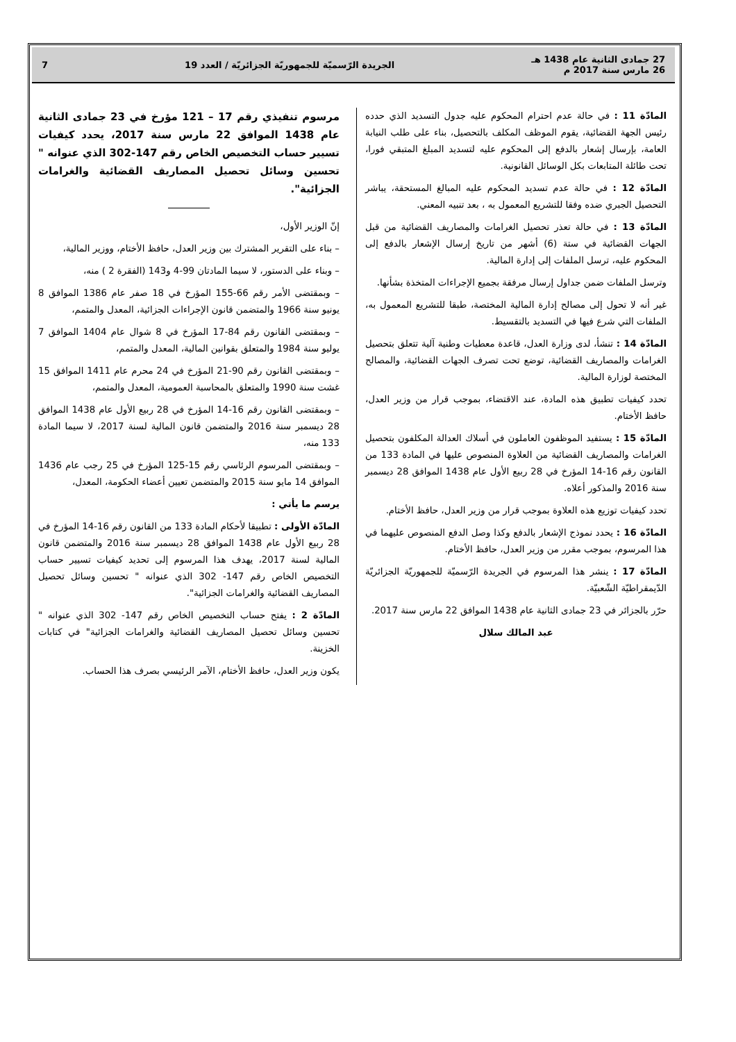27 جمادى الثانية عام 1438 هـ
26 مارس سنة 2017 م
الجريدة الرّسميّة للجمهوريّة الجزائريّة / العدد 19
7
المادّة 11 : في حالة عدم احترام المحكوم عليه جدول التسديد الذي حدده رئيس الجهة القضائية، يقوم الموظف المكلف بالتحصيل، بناء على طلب النيابة العامة، بإرسال إشعار بالدفع إلى المحكوم عليه لتسديد المبلغ المتبقي فورا، تحت طائلة المتابعات بكل الوسائل القانونية.
المادّة 12 : في حالة عدم تسديد المحكوم عليه المبالغ المستحقة، يباشر التحصيل الجبري ضده وفقا للتشريع المعمول به ، بعد تنبيه المعني.
المادّة 13 : في حالة تعذر تحصيل الغرامات والمصاريف القضائية من قبل الجهات القضائية في ستة (6) أشهر من تاريخ إرسال الإشعار بالدفع إلى المحكوم عليه، ترسل الملفات إلى إدارة المالية.
وترسل الملفات ضمن جداول إرسال مرفقة بجميع الإجراءات المتخذة بشأنها.
غير أنه لا تحول إلى مصالح إدارة المالية المختصة، طبقا للتشريع المعمول به، الملفات التي شرع فيها في التسديد بالتقسيط.
المادّة 14 : تنشأ، لدى وزارة العدل، قاعدة معطيات وطنية آلية تتعلق بتحصيل الغرامات والمصاريف القضائية، توضع تحت تصرف الجهات القضائية، والمصالح المختصة لوزارة المالية.
تحدد كيفيات تطبيق هذه المادة، عند الاقتضاء، بموجب قرار من وزير العدل، حافظ الأختام.
المادّة 15 : يستفيد الموظفون العاملون في أسلاك العدالة المكلفون بتحصيل الغرامات والمصاريف القضائية من العلاوة المنصوص عليها في المادة 133 من القانون رقم 16-14 المؤرخ في 28 ربيع الأول عام 1438 الموافق 28 ديسمبر سنة 2016 والمذكور أعلاه.
تحدد كيفيات توزيع هذه العلاوة بموجب قرار من وزير العدل، حافظ الأختام.
المادّة 16 : يحدد نموذج الإشعار بالدفع وكذا وصل الدفع المنصوص عليهما في هذا المرسوم، بموجب مقرر من وزير العدل، حافظ الأختام.
المادّة 17 : ينشر هذا المرسوم في الجريدة الرّسميّة للجمهوريّة الجزائريّة الدّيمقراطيّة الشّعبيّة.
حرّر بالجزائر في 23 جمادى الثانية عام 1438 الموافق 22 مارس سنة 2017.
عبد المالك سلال
مرسوم تنفيذي رقم 17 – 121 مؤرخ في 23 جمادى الثانية عام 1438 الموافق 22 مارس سنة 2017، يحدد كيفيات تسيير حساب التخصيص الخاص رقم 147-302 الذي عنوانه " تحسين وسائل تحصيل المصاريف القضائية والغرامات الجزائية".
إنّ الوزير الأول،
– بناء على التقرير المشترك بين وزير العدل، حافظ الأختام، ووزير المالية،
– وبناء على الدستور، لا سيما المادتان 99-4 و143 (الفقرة 2 ) منه،
– وبمقتضى الأمر رقم 66-155 المؤرخ في 18 صفر عام 1386 الموافق 8 يونيو سنة 1966 والمتضمن قانون الإجراءات الجزائية، المعدل والمتمم،
– وبمقتضى القانون رقم 84-17 المؤرخ في 8 شوال عام 1404 الموافق 7 يوليو سنة 1984 والمتعلق بقوانين المالية، المعدل والمتمم،
– وبمقتضى القانون رقم 90-21 المؤرخ في 24 محرم عام 1411 الموافق 15 غشت سنة 1990 والمتعلق بالمحاسبة العمومية، المعدل والمتمم،
– وبمقتضى القانون رقم 16-14 المؤرخ في 28 ربيع الأول عام 1438 الموافق 28 ديسمبر سنة 2016 والمتضمن قانون المالية لسنة 2017، لا سيما المادة 133 منه،
– وبمقتضى المرسوم الرئاسي رقم 15-125 المؤرخ في 25 رجب عام 1436 الموافق 14 مايو سنة 2015 والمتضمن تعيين أعضاء الحكومة، المعدل،
يرسم ما يأتي :
المادّة الأولى : تطبيقا لأحكام المادة 133 من القانون رقم 16-14 المؤرخ في 28 ربيع الأول عام 1438 الموافق 28 ديسمبر سنة 2016 والمتضمن قانون المالية لسنة 2017، يهدف هذا المرسوم إلى تحديد كيفيات تسيير حساب التخصيص الخاص رقم 147- 302 الذي عنوانه " تحسين وسائل تحصيل المصاريف القضائية والغرامات الجزائية".
المادّة 2 : يفتح حساب التخصيص الخاص رقم 147- 302 الذي عنوانه " تحسين وسائل تحصيل المصاريف القضائية والغرامات الجزائية" في كتابات الخزينة.
يكون وزير العدل، حافظ الأختام، الآمر الرئيسي بصرف هذا الحساب.